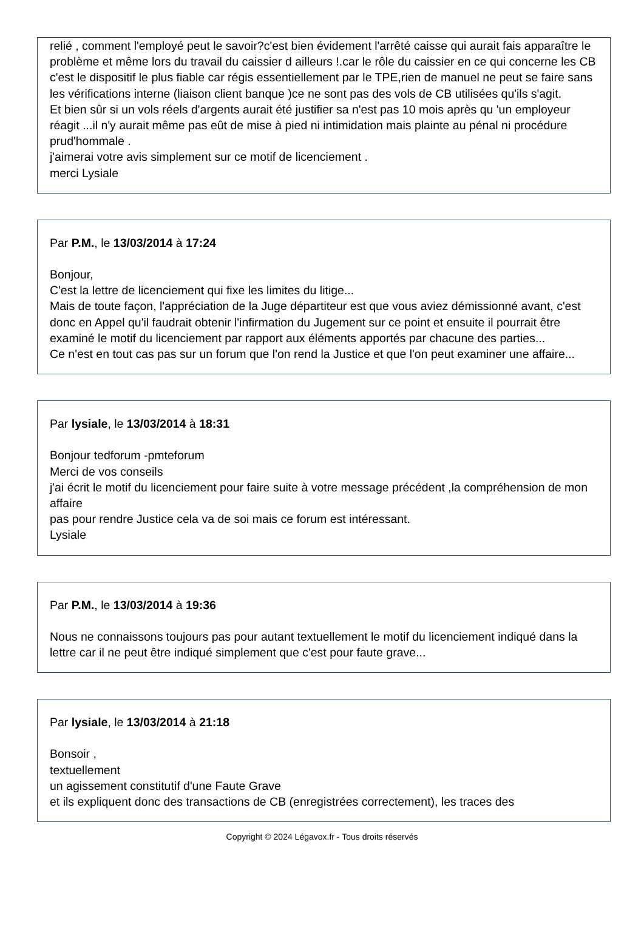relié , comment l'employé peut le savoir?c'est bien évidement l'arrêté caisse qui aurait fais apparaître le problème et même lors du travail du caissier d ailleurs !.car le rôle du caissier en ce qui concerne les CB c'est le dispositif le plus fiable car régis essentiellement par le TPE,rien de manuel ne peut se faire sans les vérifications interne (liaison client banque )ce ne sont pas des vols de CB utilisées qu'ils s'agit.
Et bien sûr si un vols réels d'argents aurait été justifier sa n'est pas 10 mois après qu 'un employeur réagit ...il n'y aurait même pas eût de mise à pied ni intimidation mais plainte au pénal ni procédure prud'hommale .
j'aimerai votre avis simplement sur ce motif de licenciement .
merci Lysiale
Par P.M., le 13/03/2014 à 17:24
Bonjour,
C'est la lettre de licenciement qui fixe les limites du litige...
Mais de toute façon, l'appréciation de la Juge départiteur est que vous aviez démissionné avant, c'est donc en Appel qu'il faudrait obtenir l'infirmation du Jugement sur ce point et ensuite il pourrait être examiné le motif du licenciement par rapport aux éléments apportés par chacune des parties...
Ce n'est en tout cas pas sur un forum que l'on rend la Justice et que l'on peut examiner une affaire...
Par lysiale, le 13/03/2014 à 18:31
Bonjour tedforum -pmteforum
Merci de vos conseils
j'ai écrit le motif du licenciement pour faire suite à votre message précédent ,la compréhension de mon affaire
pas pour rendre Justice cela va de soi mais ce forum est intéressant.
Lysiale
Par P.M., le 13/03/2014 à 19:36
Nous ne connaissons toujours pas pour autant textuellement le motif du licenciement indiqué dans la lettre car il ne peut être indiqué simplement que c'est pour faute grave...
Par lysiale, le 13/03/2014 à 21:18
Bonsoir ,
textuellement
un agissement constitutif d'une Faute Grave
et ils expliquent donc des transactions de CB (enregistrées correctement), les traces des
Copyright © 2024 Légavox.fr - Tous droits réservés